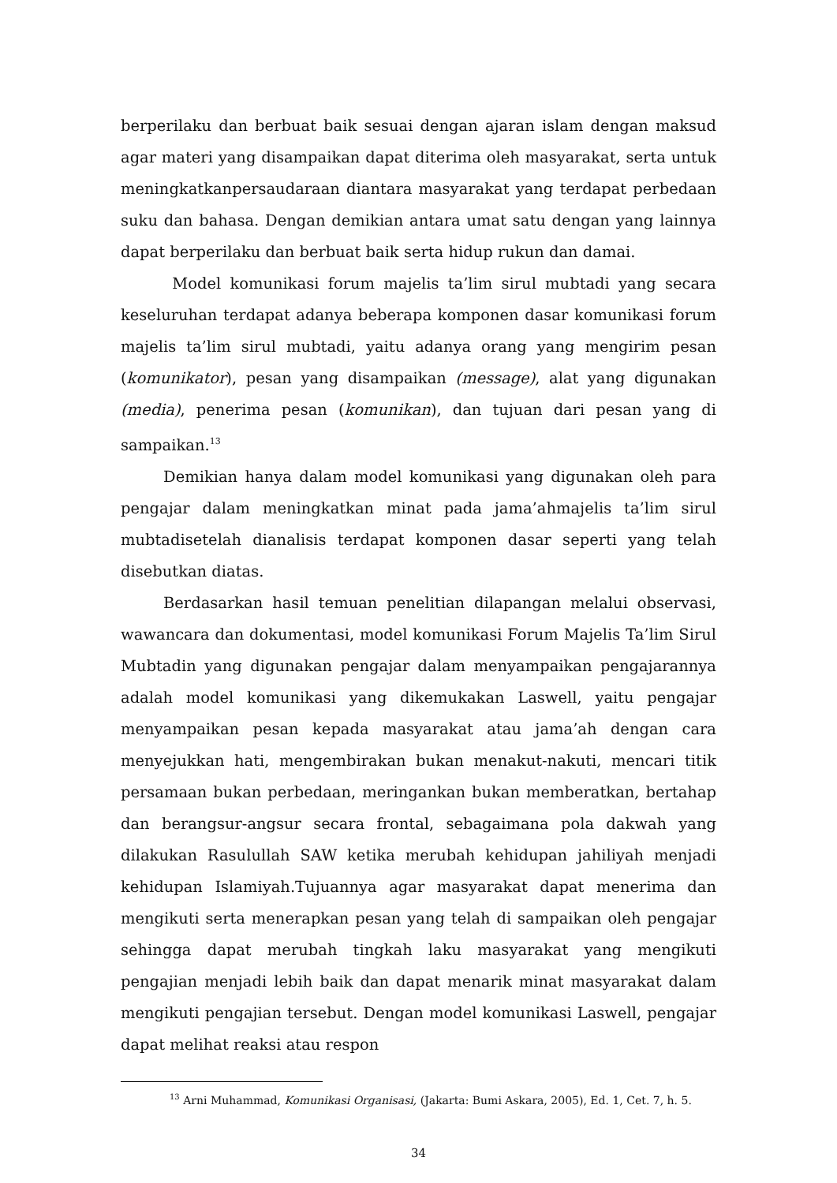berperilaku dan berbuat baik sesuai dengan ajaran islam dengan maksud agar materi yang disampaikan dapat diterima oleh masyarakat, serta untuk meningkatkanpersaudaraan diantara masyarakat yang terdapat perbedaan suku dan bahasa. Dengan demikian antara umat satu dengan yang lainnya dapat berperilaku dan berbuat baik serta hidup rukun dan damai.
Model komunikasi forum majelis ta’lim sirul mubtadi yang secara keseluruhan terdapat adanya beberapa komponen dasar komunikasi forum majelis ta’lim sirul mubtadi, yaitu adanya orang yang mengirim pesan (komunikator), pesan yang disampaikan (message), alat yang digunakan (media), penerima pesan (komunikan), dan tujuan dari pesan yang di sampaikan.<sup>13</sup>
Demikian hanya dalam model komunikasi yang digunakan oleh para pengajar dalam meningkatkan minat pada jama’ahmajelis ta’lim sirul mubtadisetelah dianalisis terdapat komponen dasar seperti yang telah disebutkan diatas.
Berdasarkan hasil temuan penelitian dilapangan melalui observasi, wawancara dan dokumentasi, model komunikasi Forum Majelis Ta’lim Sirul Mubtadin yang digunakan pengajar dalam menyampaikan pengajarannya adalah model komunikasi yang dikemukakan Laswell, yaitu pengajar menyampaikan pesan kepada masyarakat atau jama’ah dengan cara menyejukkan hati, mengembirakan bukan menakut-nakuti, mencari titik persamaan bukan perbedaan, meringankan bukan memberatkan, bertahap dan berangsur-angsur secara frontal, sebagaimana pola dakwah yang dilakukan Rasulullah SAW ketika merubah kehidupan jahiliyah menjadi kehidupan Islamiyah.Tujuannya agar masyarakat dapat menerima dan mengikuti serta menerapkan pesan yang telah di sampaikan oleh pengajar sehingga dapat merubah tingkah laku masyarakat yang mengikuti pengajian menjadi lebih baik dan dapat menarik minat masyarakat dalam mengikuti pengajian tersebut. Dengan model komunikasi Laswell, pengajar dapat melihat reaksi atau respon
<sup>13</sup> Arni Muhammad, Komunikasi Organisasi, (Jakarta: Bumi Askara, 2005), Ed. 1, Cet. 7, h. 5.
34